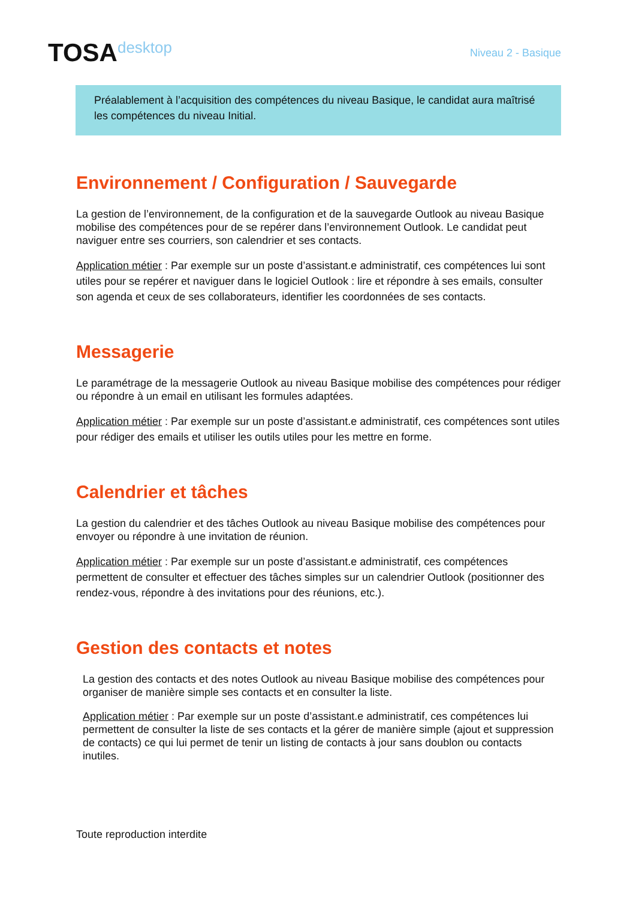TOSAdesktop
Niveau 2 - Basique
Préalablement à l’acquisition des compétences du niveau Basique, le candidat aura maîtrisé les compétences du niveau Initial.
Environnement / Configuration / Sauvegarde
La gestion de l’environnement, de la configuration et de la sauvegarde Outlook au niveau Basique mobilise des compétences pour de se repérer dans l’environnement Outlook. Le candidat peut naviguer entre ses courriers, son calendrier et ses contacts.
Application métier : Par exemple sur un poste d’assistant.e administratif, ces compétences lui sont utiles pour se repérer et naviguer dans le logiciel Outlook : lire et répondre à ses emails, consulter son agenda et ceux de ses collaborateurs, identifier les coordonnées de ses contacts.
Messagerie
Le paramétrage de la messagerie Outlook au niveau Basique mobilise des compétences pour rédiger ou répondre à un email en utilisant les formules adaptées.
Application métier : Par exemple sur un poste d’assistant.e administratif, ces compétences sont utiles pour rédiger des emails et utiliser les outils utiles pour les mettre en forme.
Calendrier et tâches
La gestion du calendrier et des tâches Outlook au niveau Basique mobilise des compétences pour envoyer ou répondre à une invitation de réunion.
Application métier : Par exemple sur un poste d’assistant.e administratif, ces compétences permettent de consulter et effectuer des tâches simples sur un calendrier Outlook (positionner des rendez-vous, répondre à des invitations pour des réunions, etc.).
Gestion des contacts et notes
La gestion des contacts et des notes Outlook au niveau Basique mobilise des compétences pour organiser de manière simple ses contacts et en consulter la liste.
Application métier : Par exemple sur un poste d’assistant.e administratif, ces compétences lui permettent de consulter la liste de ses contacts et la gérer de manière simple (ajout et suppression de contacts) ce qui lui permet de tenir un listing de contacts à jour sans doublon ou contacts inutiles.
Toute reproduction interdite